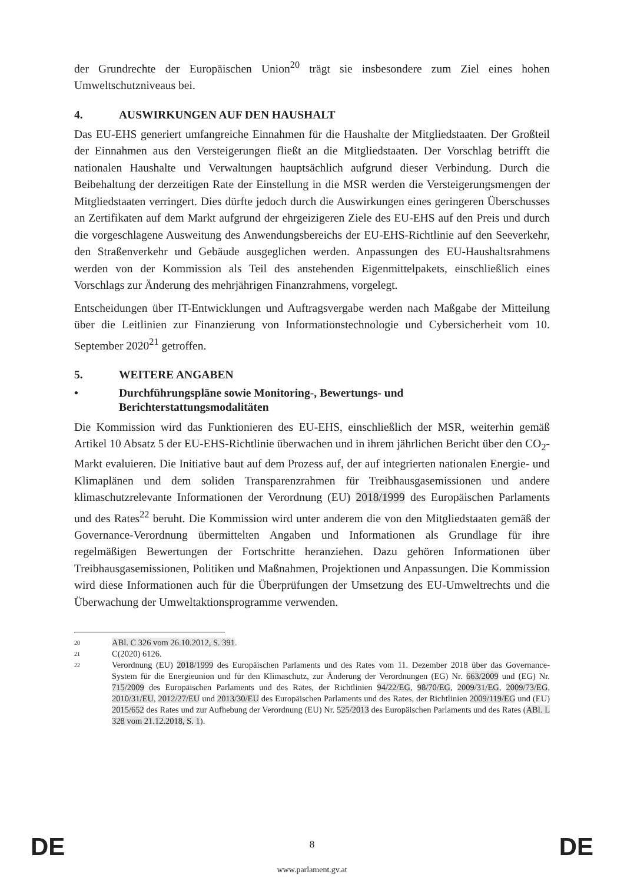der Grundrechte der Europäischen Union<sup>20</sup> trägt sie insbesondere zum Ziel eines hohen Umweltschutzniveaus bei.
4. AUSWIRKUNGEN AUF DEN HAUSHALT
Das EU-EHS generiert umfangreiche Einnahmen für die Haushalte der Mitgliedstaaten. Der Großteil der Einnahmen aus den Versteigerungen fließt an die Mitgliedstaaten. Der Vorschlag betrifft die nationalen Haushalte und Verwaltungen hauptsächlich aufgrund dieser Verbindung. Durch die Beibehaltung der derzeitigen Rate der Einstellung in die MSR werden die Versteigerungsmengen der Mitgliedstaaten verringert. Dies dürfte jedoch durch die Auswirkungen eines geringeren Überschusses an Zertifikaten auf dem Markt aufgrund der ehrgeizigeren Ziele des EU-EHS auf den Preis und durch die vorgeschlagene Ausweitung des Anwendungsbereichs der EU-EHS-Richtlinie auf den Seeverkehr, den Straßenverkehr und Gebäude ausgeglichen werden. Anpassungen des EU-Haushaltsrahmens werden von der Kommission als Teil des anstehenden Eigenmittelpakets, einschließlich eines Vorschlags zur Änderung des mehrjährigen Finanzrahmens, vorgelegt.
Entscheidungen über IT-Entwicklungen und Auftragsvergabe werden nach Maßgabe der Mitteilung über die Leitlinien zur Finanzierung von Informationstechnologie und Cybersicherheit vom 10. September 2020<sup>21</sup> getroffen.
5. WEITERE ANGABEN
• Durchführungspläne sowie Monitoring-, Bewertungs- und Berichterstattungsmodalitäten
Die Kommission wird das Funktionieren des EU-EHS, einschließlich der MSR, weiterhin gemäß Artikel 10 Absatz 5 der EU-EHS-Richtlinie überwachen und in ihrem jährlichen Bericht über den CO<sub>2</sub>-Markt evaluieren. Die Initiative baut auf dem Prozess auf, der auf integrierten nationalen Energie- und Klimaplänen und dem soliden Transparenzrahmen für Treibhausgasemissionen und andere klimaschutzrelevante Informationen der Verordnung (EU) 2018/1999 des Europäischen Parlaments und des Rates<sup>22</sup> beruht. Die Kommission wird unter anderem die von den Mitgliedstaaten gemäß der Governance-Verordnung übermittelten Angaben und Informationen als Grundlage für ihre regelmäßigen Bewertungen der Fortschritte heranziehen. Dazu gehören Informationen über Treibhausgasemissionen, Politiken und Maßnahmen, Projektionen und Anpassungen. Die Kommission wird diese Informationen auch für die Überprüfungen der Umsetzung des EU-Umweltrechts und die Überwachung der Umweltaktionsprogramme verwenden.
20
ABl. C 326 vom 26.10.2012, S. 391.
21
C(2020) 6126.
22
Verordnung (EU) 2018/1999 des Europäischen Parlaments und des Rates vom 11. Dezember 2018 über das Governance-System für die Energieunion und für den Klimaschutz, zur Änderung der Verordnungen (EG) Nr. 663/2009 und (EG) Nr. 715/2009 des Europäischen Parlaments und des Rates, der Richtlinien 94/22/EG, 98/70/EG, 2009/31/EG, 2009/73/EG, 2010/31/EU, 2012/27/EU und 2013/30/EU des Europäischen Parlaments und des Rates, der Richtlinien 2009/119/EG und (EU) 2015/652 des Rates und zur Aufhebung der Verordnung (EU) Nr. 525/2013 des Europäischen Parlaments und des Rates (ABl. L 328 vom 21.12.2018, S. 1).
DE
8 DE
www.parlament.gv.at